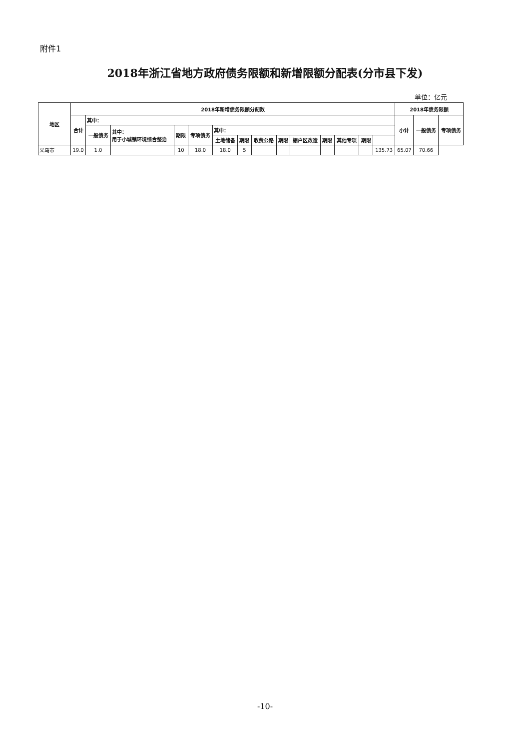附件1
2018年浙江省地方政府债务限额和新增限额分配表(分市县下发)
单位：亿元
| 地区 | 2018年新增债务限额分配数 | | | | | | | | | | | | | | 2018年债务限额 | | |
| --- | --- | --- | --- | --- | --- | --- | --- | --- | --- | --- | --- | --- | --- | --- | --- | --- | --- |
| | 合计 | 其中： | | | | | | | | | | | | | 小计 | 一般债务 | 专项债务 |
| | | 一般债务 | 其中： 用于小城镇环境综合整治 | 期限 | 专项债务 | 其中： | | | | | | | | | | | |
| | | | | | | 土地储备 | 期限 | 收费公路 | 期限 | 棚户区改造 | 期限 | 其他专项 | 期限 | | | | |
| 义乌市 | 19.0 | 1.0 | | 10 | 18.0 | 18.0 | 5 | | | | | | | 135.73 | 65.07 | 70.66 | |
-10-